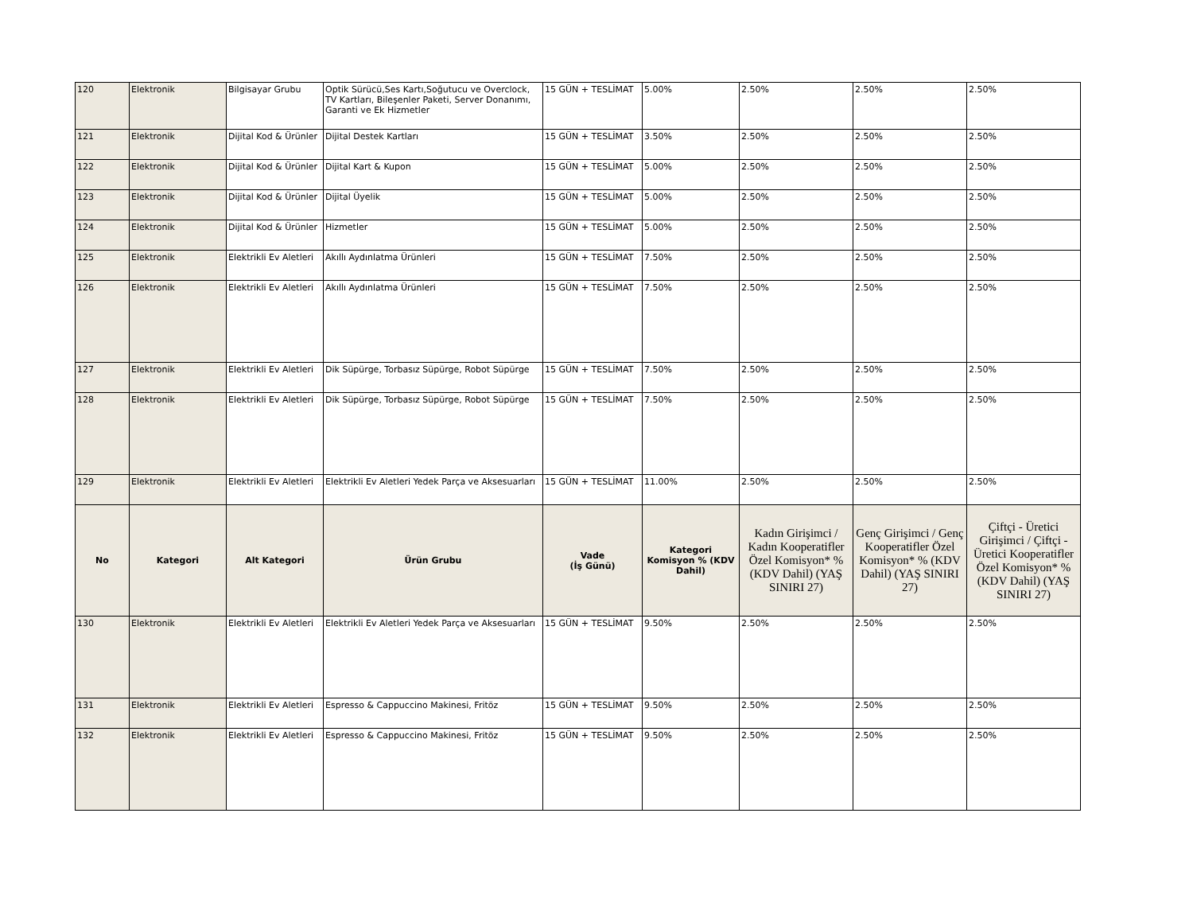| 120 | Elektronik | Bilgisayar Grubu | Optik Sürücü,Ses Kartı,Soğutucu ve Overclock, TV Kartları, Bileşenler Paketi, Server Donanımı, Garanti ve Ek Hizmetler | 15 GÜN + TESLİMAT | 5.00% | 2.50% | 2.50% | 2.50% |
| 121 | Elektronik | Dijital Kod & Ürünler | Dijital Destek Kartları | 15 GÜN + TESLİMAT | 3.50% | 2.50% | 2.50% | 2.50% |
| 122 | Elektronik | Dijital Kod & Ürünler | Dijital Kart & Kupon | 15 GÜN + TESLİMAT | 5.00% | 2.50% | 2.50% | 2.50% |
| 123 | Elektronik | Dijital Kod & Ürünler | Dijital Üyelik | 15 GÜN + TESLİMAT | 5.00% | 2.50% | 2.50% | 2.50% |
| 124 | Elektronik | Dijital Kod & Ürünler | Hizmetler | 15 GÜN + TESLİMAT | 5.00% | 2.50% | 2.50% | 2.50% |
| 125 | Elektronik | Elektrikli Ev Aletleri | Akıllı Aydınlatma Ürünleri | 15 GÜN + TESLİMAT | 7.50% | 2.50% | 2.50% | 2.50% |
| 126 | Elektronik | Elektrikli Ev Aletleri | Akıllı Aydınlatma Ürünleri | 15 GÜN + TESLİMAT | 7.50% | 2.50% | 2.50% | 2.50% |
| 127 | Elektronik | Elektrikli Ev Aletleri | Dik Süpürge, Torbasız Süpürge, Robot Süpürge | 15 GÜN + TESLİMAT | 7.50% | 2.50% | 2.50% | 2.50% |
| 128 | Elektronik | Elektrikli Ev Aletleri | Dik Süpürge, Torbasız Süpürge, Robot Süpürge | 15 GÜN + TESLİMAT | 7.50% | 2.50% | 2.50% | 2.50% |
| 129 | Elektronik | Elektrikli Ev Aletleri | Elektrikli Ev Aletleri Yedek Parça ve Aksesuarları | 15 GÜN + TESLİMAT | 11.00% | 2.50% | 2.50% | 2.50% |
| No | Kategori | Alt Kategori | Ürün Grubu | Vade (İş Günü) | Kategori Komisyon % (KDV Dahil) | Kadın Girişimci / Kadın Kooperatifler Özel Komisyon* % (KDV Dahil) (YAŞ SINIRI 27) | Genç Girişimci / Genç Kooperatifler Özel Komisyon* % (KDV Dahil) (YAŞ SINIRI 27) | Çiftçi - Üretici Girişimci / Çiftçi - Üretici Kooperatifler Özel Komisyon* % (KDV Dahil) (YAŞ SINIRI 27) |
| 130 | Elektronik | Elektrikli Ev Aletleri | Elektrikli Ev Aletleri Yedek Parça ve Aksesuarları | 15 GÜN + TESLİMAT | 9.50% | 2.50% | 2.50% | 2.50% |
| 131 | Elektronik | Elektrikli Ev Aletleri | Espresso & Cappuccino Makinesi, Fritöz | 15 GÜN + TESLİMAT | 9.50% | 2.50% | 2.50% | 2.50% |
| 132 | Elektronik | Elektrikli Ev Aletleri | Espresso & Cappuccino Makinesi, Fritöz | 15 GÜN + TESLİMAT | 9.50% | 2.50% | 2.50% | 2.50% |